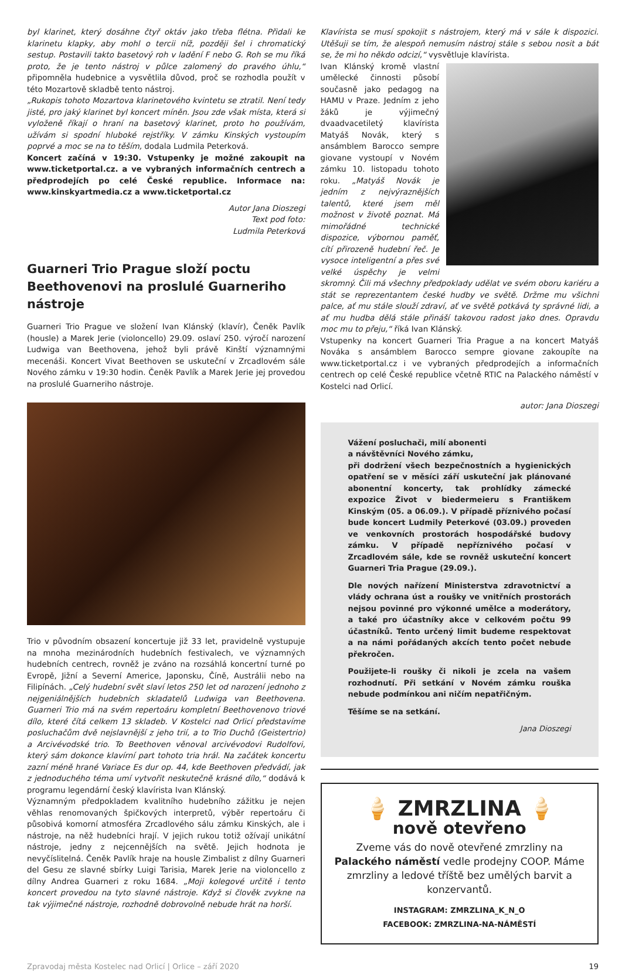byl klarinet, který dosáhne čtyř oktáv jako třeba flétna. Přidali ke klarinetu klapky, aby mohl o tercii níž, později šel i chromatický sestup. Postavili takto basetový roh v ladění F nebo G. Roh se mu říká proto, že je tento nástroj v půlce zalomený do pravého úhlu,“ připomněla hudebnice a vysvětlila důvod, proč se rozhodla použít v této Mozartově skladbě tento nástroj.
„Rukopis tohoto Mozartova klarinetového kvintetu se ztratil. Není tedy jisté, pro jaký klarinet byl koncert míněn. Jsou zde však místa, která si vyloženě říkají o hraní na basetový klarinet, proto ho používám, užívám si spodní hluboké rejstříky. V zámku Kinských vystoupím poprvé a moc se na to těším, dodala Ludmila Peterková.
Koncert začíná v 19:30. Vstupenky je možné zakoupit na www.ticketportal.cz. a ve vybraných informačních centrech a předprodejích po celé České republice. Informace na: www.kinskyartmedia.cz a www.ticketportal.cz
Autor Jana Dioszegi
Text pod foto:
Ludmila Peterková
Guarneri Trio Prague složí poctu Beethovenovi na proslulé Guarneriho nástroje
Guarneri Trio Prague ve složení Ivan Klánský (klavír), Čeněk Pavlík (housle) a Marek Jerie (violoncello) 29.09. oslaví 250. výročí narození Ludwiga van Beethovena, jehož byli právě Kinští významnými mecenáši. Koncert Vivat Beethoven se uskuteční v Zrcadlovém sále Nového zámku v 19:30 hodin. Čeněk Pavlík a Marek Jerie jej provedou na proslulé Guarneriho nástroje.
Trio v původním obsazení koncertuje již 33 let, pravidelně vystupuje na mnoha mezinárodních hudebních festivalech, ve významných hudebních centrech, rovněž je zváno na rozsáhlá koncertní turné po Evropě, Jižní a Severní Americe, Japonsku, Číně, Austrálii nebo na Filipínách. „Celý hudební svět slaví letos 250 let od narození jednoho z nejgeniálnějších hudebních skladatelů Ludwiga van Beethovena. Guarneri Trio má na svém repertoáru kompletní Beethovenovo triové dílo, které čítá celkem 13 skladeb. V Kostelci nad Orlicí představíme posluchačům dvě nejslavnější z jeho trií, a to Trio Duchů (Geistertrio) a Arcivévodské trio. To Beethoven věnoval arcivévodovi Rudolfovi, který sám dokonce klavírní part tohoto tria hrál. Na začátek koncertu zazní méně hrané Variace Es dur op. 44, kde Beethoven předvádí, jak z jednoduchého téma umí vytvořit neskutečně krásné dílo,“ dodává k programu legendární český klavírista Ivan Klánský.
Významným předpokladem kvalitního hudebního zážitku je nejen věhlas renomovaných špičkových interpretů, výběr repertoáru či působivá komorní atmosféra Zrcadlového sálu zámku Kinských, ale i nástroje, na něž hudebníci hrají. V jejich rukou totiž ožívají unikátní nástroje, jedny z nejcennějších na světě. Jejich hodnota je nevyčíslitelná. Čeněk Pavlík hraje na housle Zimbalist z dílny Guarneri del Gesu ze slavné sbírky Luigi Tarisia, Marek Jerie na violoncello z dílny Andrea Guarneri z roku 1684. „Moji kolegové určitě i tento koncert provedou na tyto slavné nástroje. Když si člověk zvykne na tak výjimečné nástroje, rozhodně dobrovolně nebude hrát na horší.
Klavírista se musí spokojit s nástrojem, který má v sále k dispozici. Utěšuji se tím, že alespoň nemusím nástroj stále s sebou nosit a bát se, že mi ho někdo odcizí,“ vysvětluje klavírista.
Ivan Klánský kromě vlastní umělecké činnosti působí současně jako pedagog na HAMU v Praze. Jedním z jeho žáků je výjimečný dvaadvacetiletý klavírista Matyáš Novák, který s ansámblem Barocco sempre giovane vystoupí v Novém zámku 10. listopadu tohoto roku. „Matyáš Novák je jedním z nejvýraznějších talentů, které jsem měl možnost v životě poznat. Má mimořádné technické dispozice, výbornou paměť, cítí přirozeně hudební řeč. Je vysoce inteligentní a přes své velké úspěchy je velmi skromný. Čili má všechny předpoklady udělat ve svém oboru kariéru a stát se reprezentantem české hudby ve světě. Držme mu všichni palce, ať mu stále slouží zdraví, ať ve světě potkává ty správné lidi, a ať mu hudba dělá stále přináší takovou radost jako dnes. Opravdu moc mu to přeju,“ říká Ivan Klánský.
Vstupenky na koncert Guarneri Tria Prague a na koncert Matyáš Nováka s ansámblem Barocco sempre giovane zakoupíte na www.ticketportal.cz i ve vybraných předprodejích a informačních centrech op celé České republice včetně RTIC na Palackého náměstí v Kostelci nad Orlicí.
autor: Jana Dioszegi
Vážení posluchači, milí abonenti
a návštěvníci Nového zámku,
při dodržení všech bezpečnostních a hygienických opatření se v měsíci září uskuteční jak plánované abonentní koncerty, tak prohlídky zámecké expozice Život v biedermeieru s Františkem Kinským (05. a 06.09.). V případě příznivého počasí bude koncert Ludmily Peterkové (03.09.) proveden ve venkovních prostorách hospodářské budovy zámku. V případě nepříznivého počasí v Zrcadlovém sále, kde se rovněž uskuteční koncert Guarneri Tria Prague (29.09.).
Dle nových nařízení Ministerstva zdravotnictví a vlády ochrana úst a roušky ve vnitřních prostorách nejsou povinné pro výkonné umělce a moderátory, a také pro účastníky akce v celkovém počtu 99 účastníků. Tento určený limit budeme respektovat a na námi pořádaných akcích tento počet nebude překročen.
Použijete-li roušky či nikoli je zcela na vašem rozhodnutí. Při setkání v Novém zámku rouška nebude podmínkou ani ničím nepatřičným.
Těšíme se na setkání.
Jana Dioszegi
🍦 ZMRZLINA 🍦
nově otevřeno
Zveme vás do nově otevřené zmrzliny na Palackého náměstí vedle prodejny COOP. Máme zmrzliny a ledové tříště bez umělých barvit a konzervantů.
INSTAGRAM: ZMRZLINA_K_N_O
FACEBOOK: ZMRZLINA-NA-NÁMĚSTÍ
Zpravodaj města Kostelec nad Orlicí | Orlice – září 2020 19